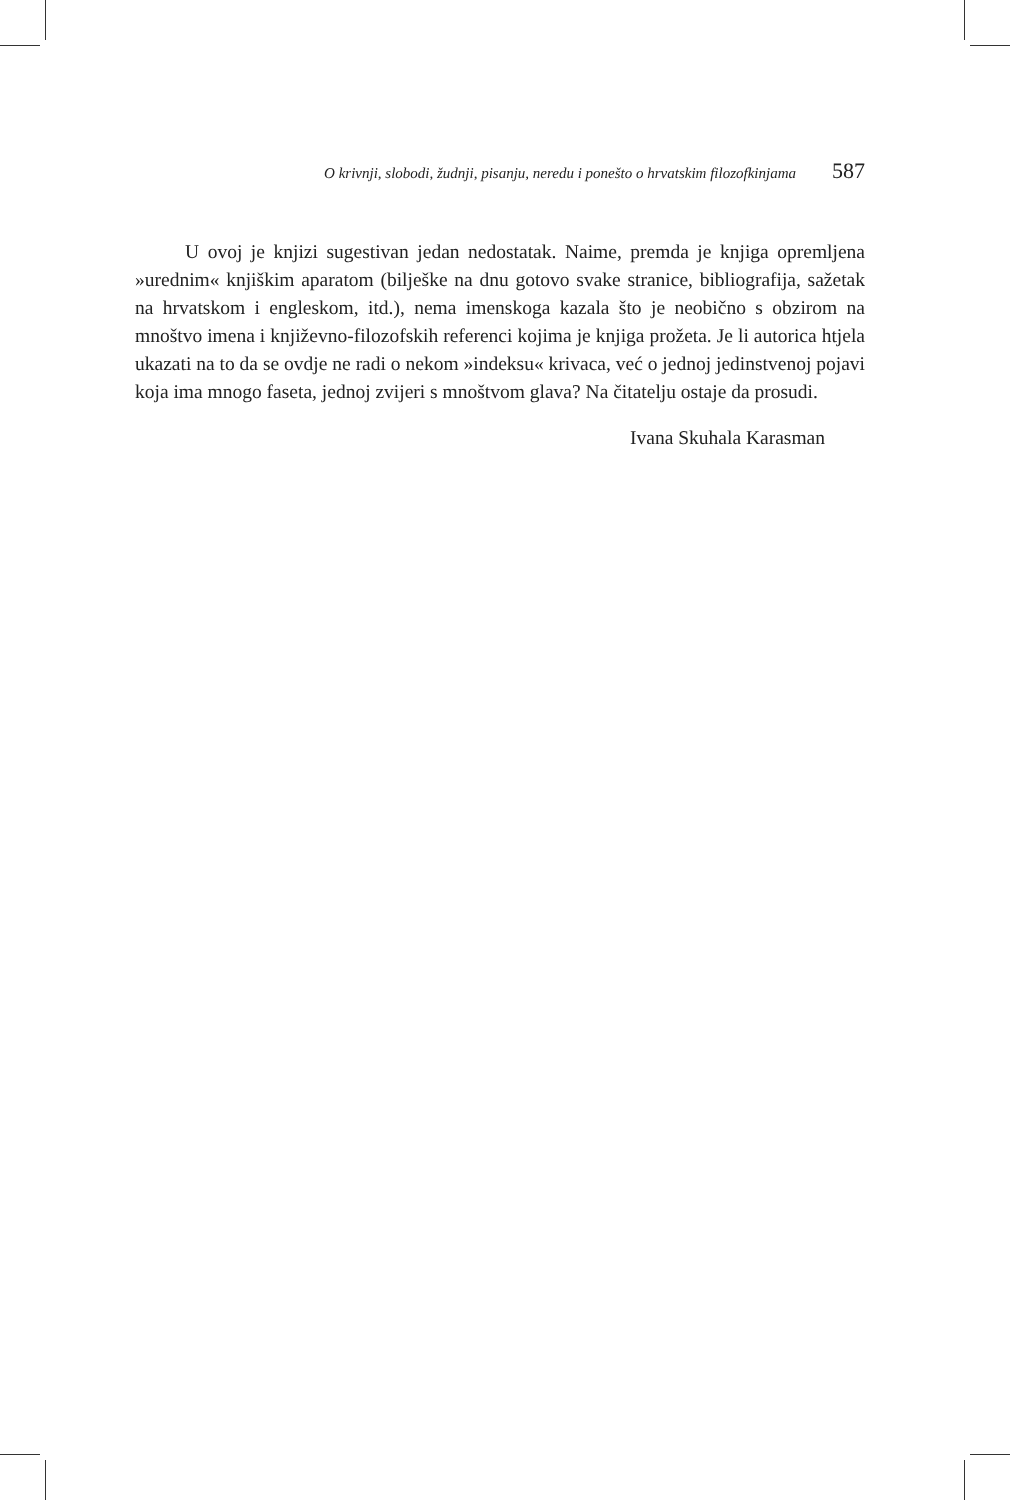O krivnji, slobodi, žudnji, pisanju, neredu i ponešto o hrvatskim filozofkinjama 587
U ovoj je knjizi sugestivan jedan nedostatak. Naime, premda je knjiga opremljena »urednim« knjiškim aparatom (bilješke na dnu gotovo svake stranice, bibliografija, sažetak na hrvatskom i engleskom, itd.), nema imenskoga kazala što je neobično s obzirom na mnoštvo imena i književno-filozofskih referenci kojima je knjiga prožeta. Je li autorica htjela ukazati na to da se ovdje ne radi o nekom »indeksu« krivaca, već o jednoj jedinstvenoj pojavi koja ima mnogo faseta, jednoj zvijeri s mnoštvom glava? Na čitatelju ostaje da prosudi.
Ivana Skuhala Karasman